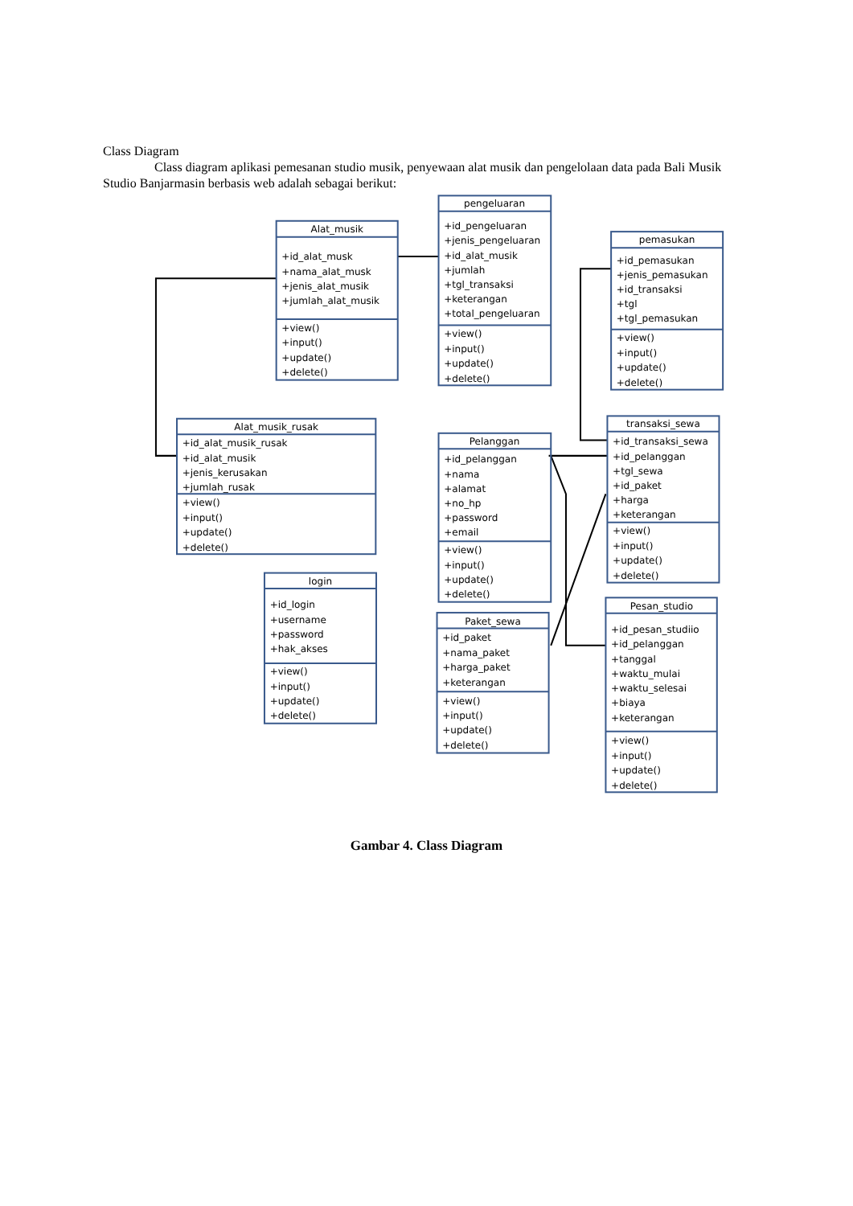Class Diagram
Class diagram aplikasi pemesanan studio musik, penyewaan alat musik dan pengelolaan data pada Bali Musik Studio Banjarmasin berbasis web adalah sebagai berikut:
Alat_musik
+id_alat_musk
+nama_alat_musk
+jenis_alat_musik
+jumlah_alat_musik
+view()
+input()
+update()
+delete()
pengeluaran
+id_pengeluaran
+jenis_pengeluaran
+id_alat_musik
+jumlah
+tgl_transaksi
+keterangan
+total_pengeluaran
+view()
+input()
+update()
+delete()
pemasukan
+id_pemasukan
+jenis_pemasukan
+id_transaksi
+tgl
+tgl_pemasukan
+view()
+input()
+update()
+delete()
Alat_musik_rusak
+id_alat_musik_rusak
+id_alat_musik
+jenis_kerusakan
+jumlah_rusak
+view()
+input()
+update()
+delete()
transaksi_sewa
+id_transaksi_sewa
+id_pelanggan
+tgl_sewa
+id_paket
+harga
+keterangan
+view()
+input()
+update()
+delete()
Pelanggan
+id_pelanggan
+nama
+alamat
+no_hp
+password
+email
+view()
+input()
+update()
+delete()
login
+id_login
+username
+password
+hak_akses
+view()
+input()
+update()
+delete()
Paket_sewa
+id_paket
+nama_paket
+harga_paket
+keterangan
+view()
+input()
+update()
+delete()
Pesan_studio
+id_pesan_studiio
+id_pelanggan
+tanggal
+waktu_mulai
+waktu_selesai
+biaya
+keterangan
+view()
+input()
+update()
+delete()
Gambar 4. Class Diagram